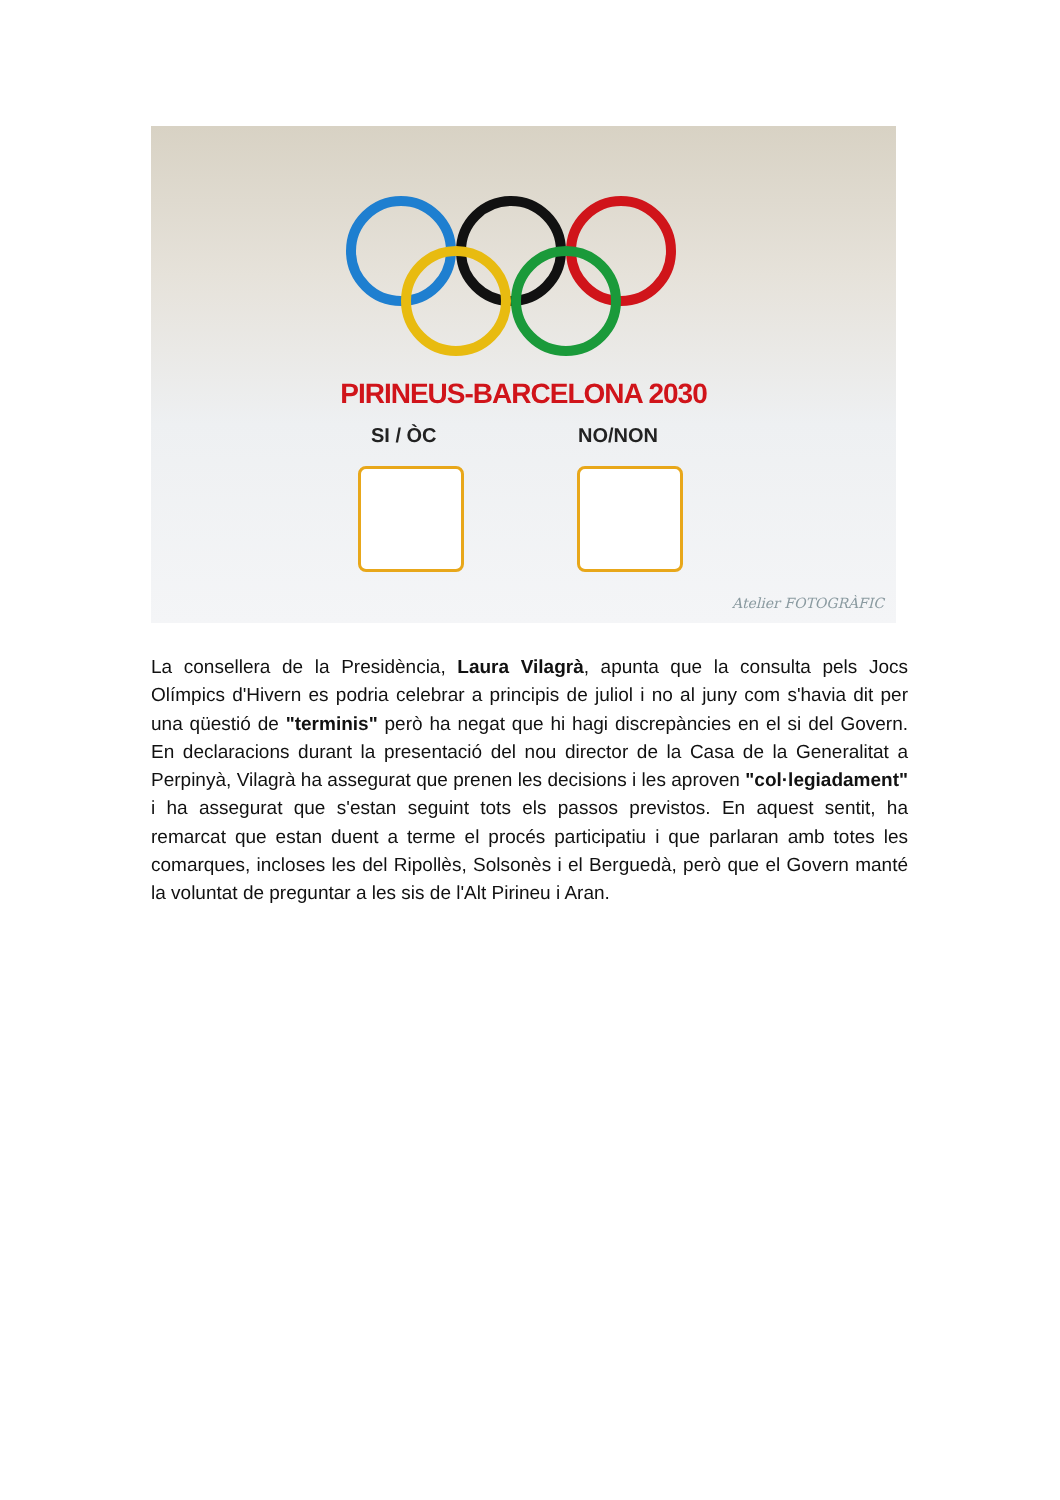PIRINEUS-BARCELONA 2030
SI / ÒC NO/NON
Atelier FOTOGRÀFIC
La consellera de la Presidència, Laura Vilagrà, apunta que la consulta pels Jocs Olímpics d'Hivern es podria celebrar a principis de juliol i no al juny com s'havia dit per una qüestió de "terminis" però ha negat que hi hagi discrepàncies en el si del Govern. En declaracions durant la presentació del nou director de la Casa de la Generalitat a Perpinyà, Vilagrà ha assegurat que prenen les decisions i les aproven "col·legiadament" i ha assegurat que s'estan seguint tots els passos previstos. En aquest sentit, ha remarcat que estan duent a terme el procés participatiu i que parlaran amb totes les comarques, incloses les del Ripollès, Solsonès i el Berguedà, però que el Govern manté la voluntat de preguntar a les sis de l'Alt Pirineu i Aran.